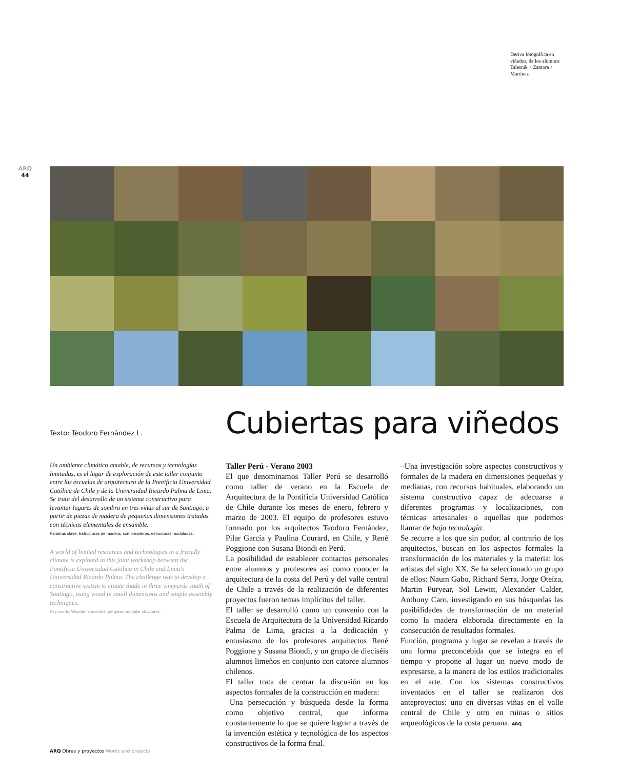Deriva fotográfica en viñedos, de los alumnos Talesnik + Zamora + Martínez
ARQ
44
Texto: Teodoro Fernández L. Cubiertas para viñedos
Un ambiente climático amable, de recursos y tecnologías limitadas, es el lugar de exploración de este taller conjunto entre las escuelas de arquitectura de la Pontificia Universidad Católica de Chile y de la Universidad Ricardo Palma de Lima. Se trata del desarrollo de un sistema constructivo para levantar lugares de sombra en tres viñas al sur de Santiago, a partir de piezas de madera de pequeñas dimensiones tratadas con técnicas elementales de ensamble.
Palabras clave: Estructuras de madera, sombreaderos, estructuras moduladas.
A world of limited resources and technologies in a friendly climate is explored in this joint workshop between the Pontificia Universidad Católica in Chile and Lima's Universidad Ricardo Palma. The challenge was to develop a constructive system to create shade in three vineyards south of Santiago, using wood in small dimensions and simple assembly techniques.
Key words: Wooden structures, pergolas, modular structures.
Taller Perú - Verano 2003
El que denominamos Taller Perú se desarrolló como taller de verano en la Escuela de Arquitectura de la Pontificia Universidad Católica de Chile durante los meses de enero, febrero y marzo de 2003. El equipo de profesores estuvo formado por los arquitectos Teodoro Fernández, Pilar García y Paulina Courard, en Chile, y René Poggione con Susana Biondi en Perú.
La posibilidad de establecer contactos personales entre alumnos y profesores así como conocer la arquitectura de la costa del Perú y del valle central de Chile a través de la realización de diferentes proyectos fueron temas implícitos del taller.
El taller se desarrolló como un convenio con la Escuela de Arquitectura de la Universidad Ricardo Palma de Lima, gracias a la dedicación y entusiasmo de los profesores arquitectos René Poggione y Susana Biondi, y un grupo de dieciséis alumnos limeños en conjunto con catorce alumnos chilenos.
El taller trata de centrar la discusión en los aspectos formales de la construcción en madera:
–Una persecución y búsqueda desde la forma como objetivo central, que informa constantemente lo que se quiere lograr a través de la invención estética y tecnológica de los aspectos constructivos de la forma final.
–Una investigación sobre aspectos constructivos y formales de la madera en dimensiones pequeñas y medianas, con recursos habituales, elaborando un sistema constructivo capaz de adecuarse a diferentes programas y localizaciones, con técnicas artesanales o aquellas que podemos llamar de baja tecnología.
Se recurre a los que sin pudor, al contrario de los arquitectos, buscan en los aspectos formales la transformación de los materiales y la materia: los artistas del siglo XX. Se ha seleccionado un grupo de ellos: Naum Gabo, Richard Serra, Jorge Oteíza, Martin Puryear, Sol Lewitt, Alexander Calder, Anthony Caro, investigando en sus búsquedas las posibilidades de transformación de un material como la madera elaborada directamente en la consecución de resultados formales.
Función, programa y lugar se revelan a través de una forma preconcebida que se integra en el tiempo y propone al lugar un nuevo modo de expresarse, a la manera de los estilos tradicionales en el arte. Con los sistemas constructivos inventados en el taller se realizaron dos anteproyectos: uno en diversas viñas en el valle central de Chile y otro en ruinas o sitios arqueológicos de la costa peruana. ARQ
ARQ Obras y proyectos Works and projects